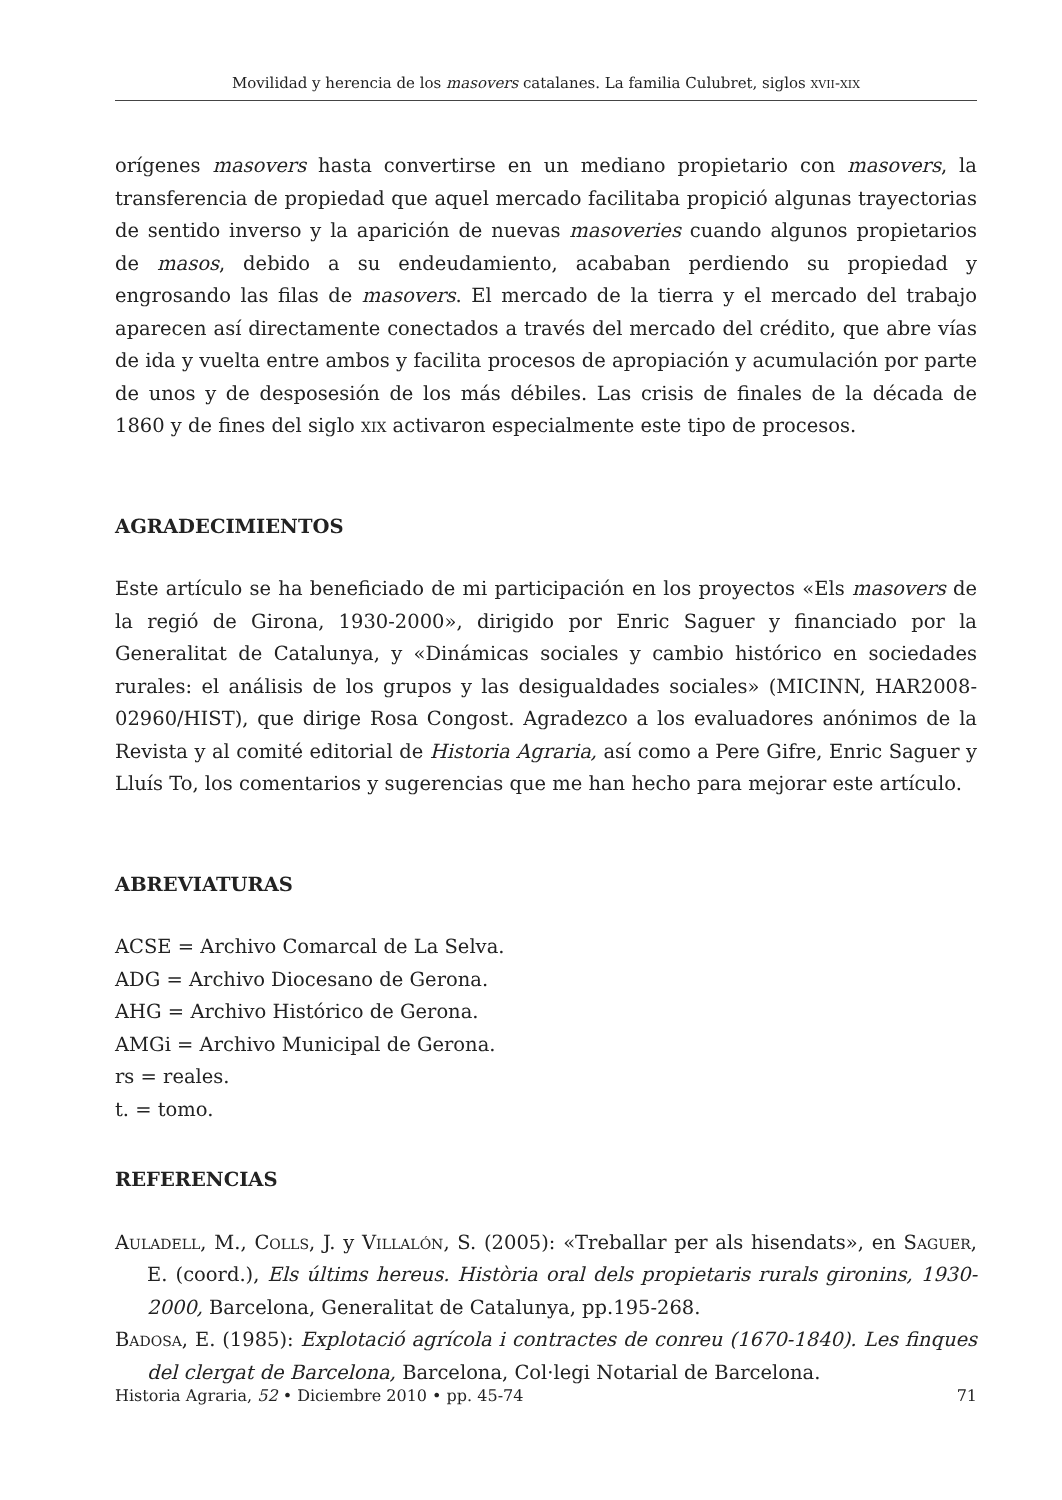Movilidad y herencia de los masovers catalanes. La familia Culubret, siglos xvii-xix
orígenes masovers hasta convertirse en un mediano propietario con masovers, la transferencia de propiedad que aquel mercado facilitaba propició algunas trayectorias de sentido inverso y la aparición de nuevas masoveries cuando algunos propietarios de masos, debido a su endeudamiento, acababan perdiendo su propiedad y engrosando las filas de masovers. El mercado de la tierra y el mercado del trabajo aparecen así directamente conectados a través del mercado del crédito, que abre vías de ida y vuelta entre ambos y facilita procesos de apropiación y acumulación por parte de unos y de desposesión de los más débiles. Las crisis de finales de la década de 1860 y de fines del siglo xix activaron especialmente este tipo de procesos.
AGRADECIMIENTOS
Este artículo se ha beneficiado de mi participación en los proyectos «Els masovers de la regió de Girona, 1930-2000», dirigido por Enric Saguer y financiado por la Generalitat de Catalunya, y «Dinámicas sociales y cambio histórico en sociedades rurales: el análisis de los grupos y las desigualdades sociales» (MICINN, HAR2008-02960/HIST), que dirige Rosa Congost. Agradezco a los evaluadores anónimos de la Revista y al comité editorial de Historia Agraria, así como a Pere Gifre, Enric Saguer y Lluís To, los comentarios y sugerencias que me han hecho para mejorar este artículo.
ABREVIATURAS
ACSE = Archivo Comarcal de La Selva.
ADG = Archivo Diocesano de Gerona.
AHG = Archivo Histórico de Gerona.
AMGi = Archivo Municipal de Gerona.
rs = reales.
t. = tomo.
REFERENCIAS
Auladell, M., Colls, J. y Villalón, S. (2005): «Treballar per als hisendats», en Saguer, E. (coord.), Els últims hereus. Història oral dels propietaris rurals gironins, 1930-2000, Barcelona, Generalitat de Catalunya, pp.195-268.
Badosa, E. (1985): Explotació agrícola i contractes de conreu (1670-1840). Les finques del clergat de Barcelona, Barcelona, Col·legi Notarial de Barcelona.
Historia Agraria, 52 • Diciembre 2010 • pp. 45-74 71